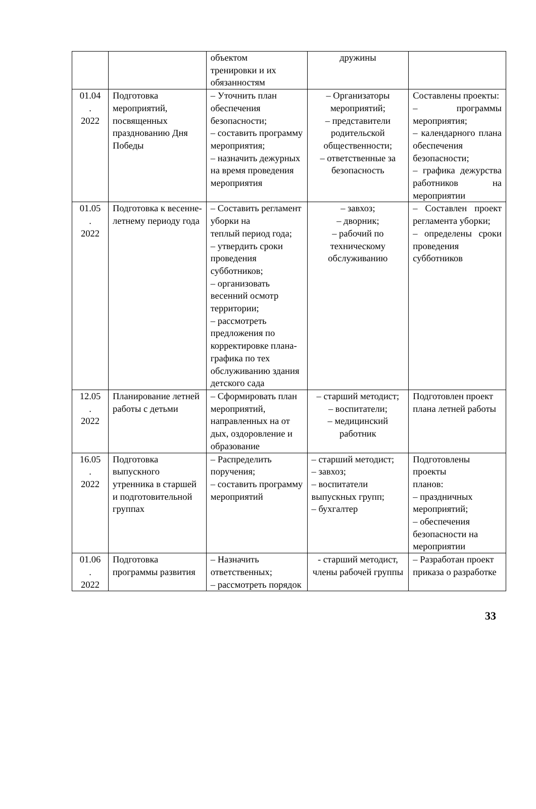| | | объектом тренировки и их обязанностям | дружины | |
| 01.04 . 2022 | Подготовка мероприятий, посвященных празднованию Дня Победы | – Уточнить план обеспечения безопасности; – составить программу мероприятия; – назначить дежурных на время проведения мероприятия | – Организаторы мероприятий; – представители родительской общественности; – ответственные за безопасность | Составлены проекты: – программы мероприятия; – календарного плана обеспечения безопасности; – графика дежурства работников на мероприятии |
| 01.05 . 2022 | Подготовка к весенне-летнему периоду года | – Составить регламент уборки на теплый период года; – утвердить сроки проведения субботников; – организовать весенний осмотр территории; – рассмотреть предложения по корректировке плана-графика по тех обслуживанию здания детского сада | – завхоз; – дворник; – рабочий по техническому обслуживанию | – Составлен проект регламента уборки; – определены сроки проведения субботников |
| 12.05 . 2022 | Планирование летней работы с детьми | – Сформировать план мероприятий, направленных на от дых, оздоровление и образование | – старший методист; – воспитатели; – медицинский работник | Подготовлен проект плана летней работы |
| 16.05 . 2022 | Подготовка выпускного утренника в старшей и подготовительной группах | – Распределить поручения; – составить программу мероприятий | – старший методист; – завхоз; – воспитатели выпускных групп; – бухгалтер | Подготовлены проекты планов: – праздничных мероприятий; – обеспечения безопасности на мероприятии |
| 01.06 . 2022 | Подготовка программы развития | – Назначить ответственных; – рассмотреть порядок | - старший методист, члены рабочей группы | – Разработан проект приказа о разработке |
33